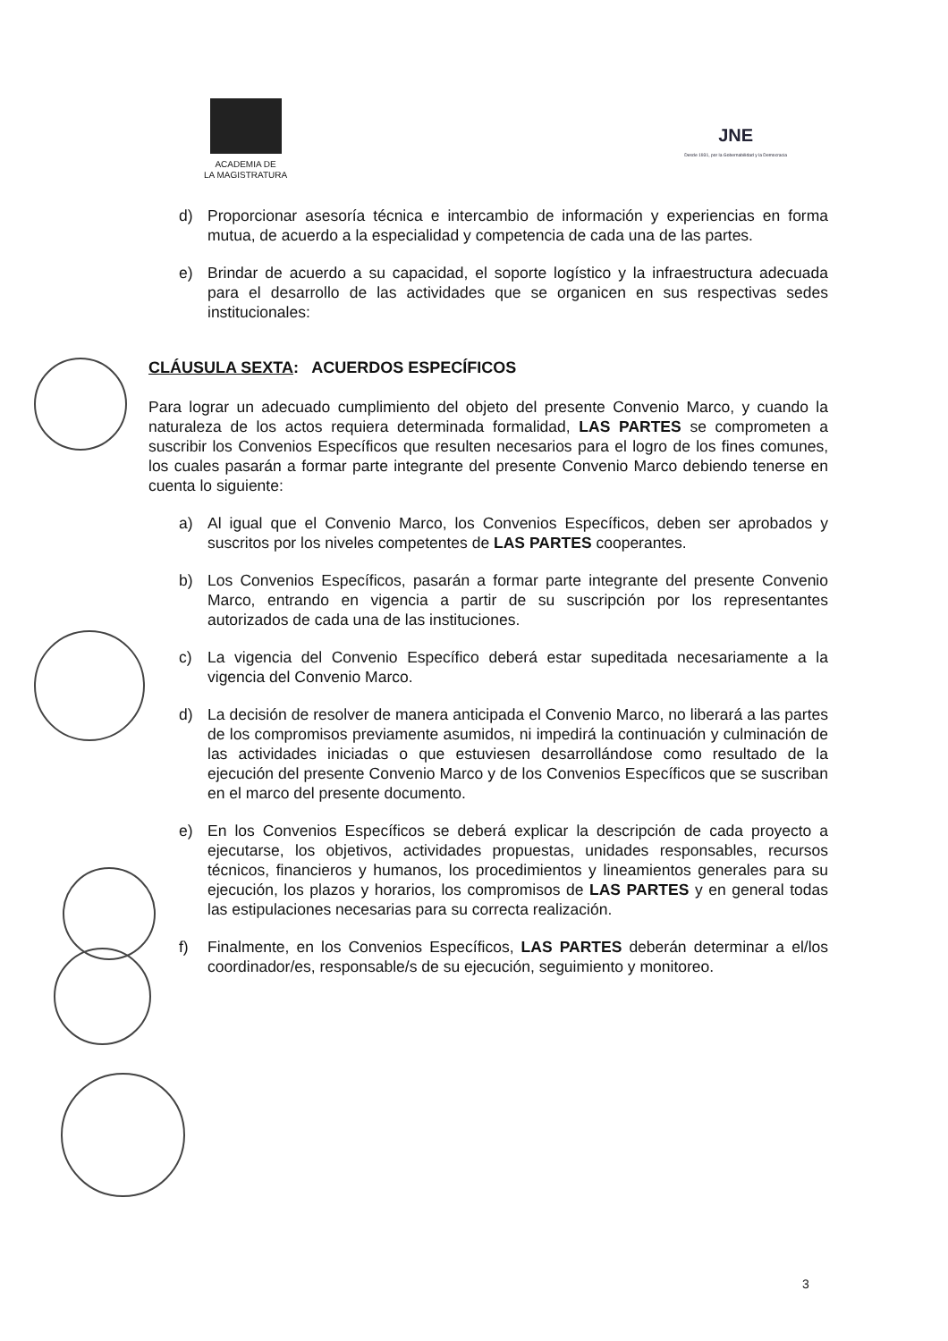ACADEMIA DE
LA MAGISTRATURA
JNE
Desde 1931, por la Gobernabilidad y la Democracia
d) Proporcionar asesoría técnica e intercambio de información y experiencias en forma mutua, de acuerdo a la especialidad y competencia de cada una de las partes.
e) Brindar de acuerdo a su capacidad, el soporte logístico y la infraestructura adecuada para el desarrollo de las actividades que se organicen en sus respectivas sedes institucionales:
CLÁUSULA SEXTA: ACUERDOS ESPECÍFICOS
Para lograr un adecuado cumplimiento del objeto del presente Convenio Marco, y cuando la naturaleza de los actos requiera determinada formalidad, LAS PARTES se comprometen a suscribir los Convenios Específicos que resulten necesarios para el logro de los fines comunes, los cuales pasarán a formar parte integrante del presente Convenio Marco debiendo tenerse en cuenta lo siguiente:
a) Al igual que el Convenio Marco, los Convenios Específicos, deben ser aprobados y suscritos por los niveles competentes de LAS PARTES cooperantes.
b) Los Convenios Específicos, pasarán a formar parte integrante del presente Convenio Marco, entrando en vigencia a partir de su suscripción por los representantes autorizados de cada una de las instituciones.
c) La vigencia del Convenio Específico deberá estar supeditada necesariamente a la vigencia del Convenio Marco.
d) La decisión de resolver de manera anticipada el Convenio Marco, no liberará a las partes de los compromisos previamente asumidos, ni impedirá la continuación y culminación de las actividades iniciadas o que estuviesen desarrollándose como resultado de la ejecución del presente Convenio Marco y de los Convenios Específicos que se suscriban en el marco del presente documento.
e) En los Convenios Específicos se deberá explicar la descripción de cada proyecto a ejecutarse, los objetivos, actividades propuestas, unidades responsables, recursos técnicos, financieros y humanos, los procedimientos y lineamientos generales para su ejecución, los plazos y horarios, los compromisos de LAS PARTES y en general todas las estipulaciones necesarias para su correcta realización.
f) Finalmente, en los Convenios Específicos, LAS PARTES deberán determinar a el/los coordinador/es, responsable/s de su ejecución, seguimiento y monitoreo.
3